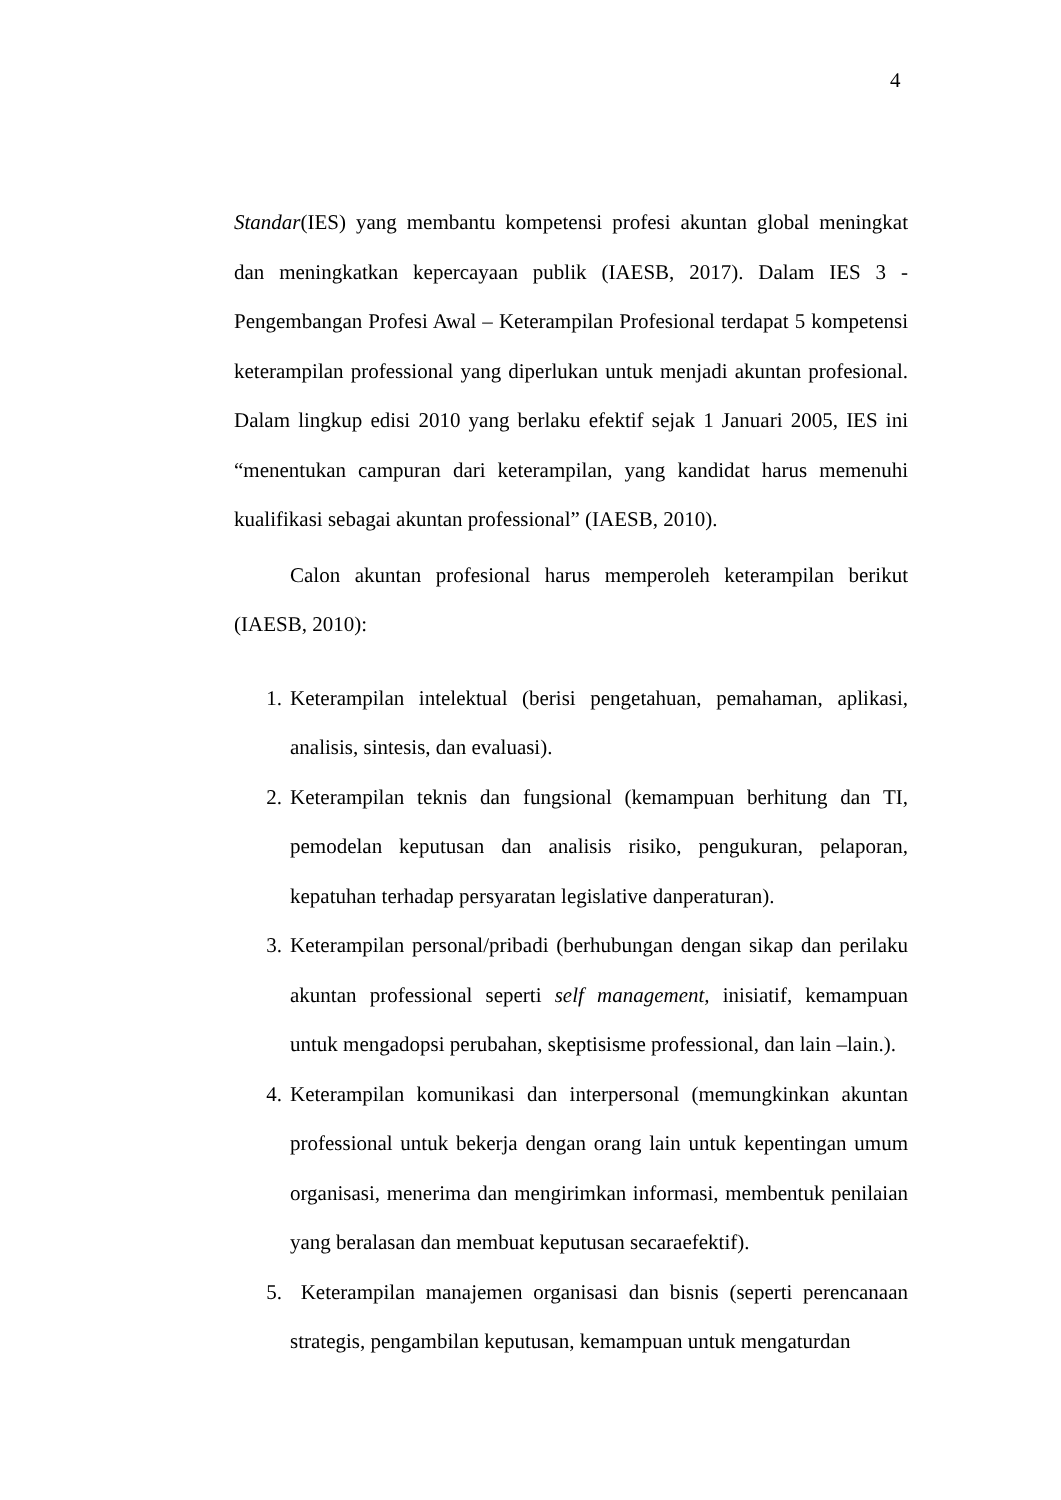4
Standar(IES) yang membantu kompetensi profesi akuntan global meningkat dan meningkatkan kepercayaan publik (IAESB, 2017). Dalam IES 3 - Pengembangan Profesi Awal – Keterampilan Profesional terdapat 5 kompetensi keterampilan professional yang diperlukan untuk menjadi akuntan profesional. Dalam lingkup edisi 2010 yang berlaku efektif sejak 1 Januari 2005, IES ini “menentukan campuran dari keterampilan, yang kandidat harus memenuhi kualifikasi sebagai akuntan professional” (IAESB, 2010).
Calon akuntan profesional harus memperoleh keterampilan berikut (IAESB, 2010):
1. Keterampilan intelektual (berisi pengetahuan, pemahaman, aplikasi, analisis, sintesis, dan evaluasi).
2. Keterampilan teknis dan fungsional (kemampuan berhitung dan TI, pemodelan keputusan dan analisis risiko, pengukuran, pelaporan, kepatuhan terhadap persyaratan legislative danperaturan).
3. Keterampilan personal/pribadi (berhubungan dengan sikap dan perilaku akuntan professional seperti self management, inisiatif, kemampuan untuk mengadopsi perubahan, skeptisisme professional, dan lain –lain.).
4. Keterampilan komunikasi dan interpersonal (memungkinkan akuntan professional untuk bekerja dengan orang lain untuk kepentingan umum organisasi, menerima dan mengirimkan informasi, membentuk penilaian yang beralasan dan membuat keputusan secaraefektif).
5. Keterampilan manajemen organisasi dan bisnis (seperti perencanaan strategis, pengambilan keputusan, kemampuan untuk mengaturdan